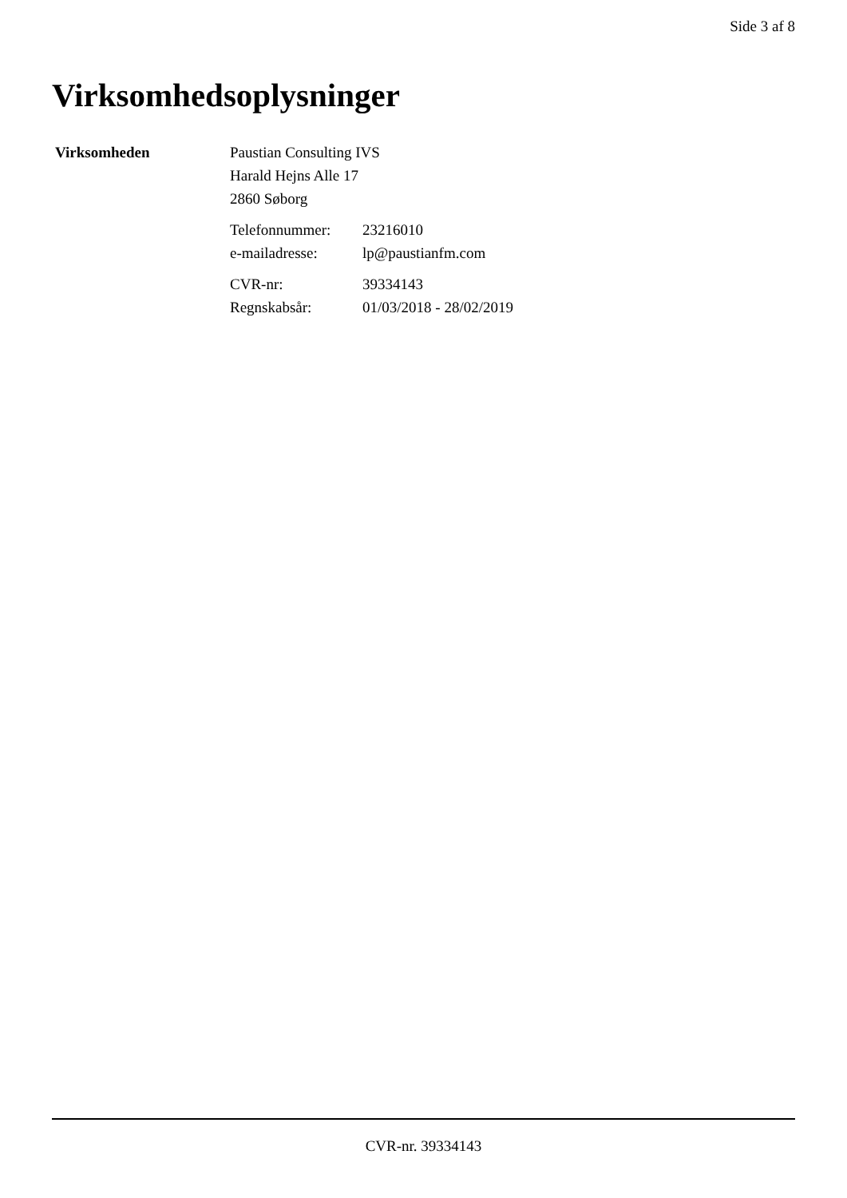Side 3 af 8
Virksomhedsoplysninger
Virksomheden Paustian Consulting IVS
Harald Hejns Alle 17
2860 Søborg
Telefonnummer: 23216010
e-mailadresse: lp@paustianfm.com
CVR-nr: 39334143
Regnskabsår: 01/03/2018 - 28/02/2019
CVR-nr. 39334143